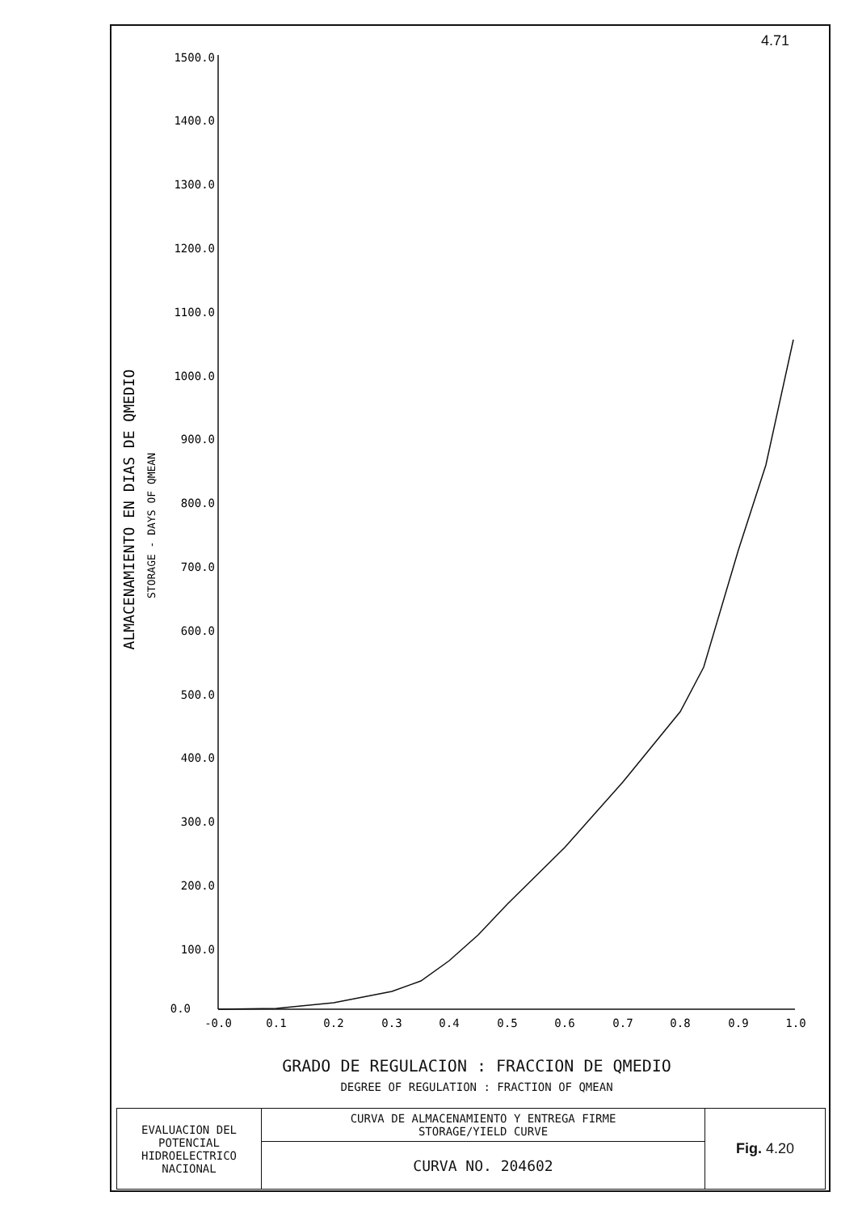4.71
1500.0
1400.0
1300.0
1200.0
1100.0
1000.0
900.0
800.0
700.0
600.0
500.0
400.0
300.0
200.0
100.0
0.0
-0.0
0.1
0.2
0.3
0.4
0.5
0.6
0.7
0.8
0.9
1.0
ALMACENAMIENTO EN DIAS DE QMEDIO
STORAGE - DAYS OF QMEAN
GRADO DE REGULACION : FRACCION DE QMEDIO
DEGREE OF REGULATION : FRACTION OF QMEAN
| EVALUACION DEL POTENCIAL HIDROELECTRICO NACIONAL | CURVA DE ALMACENAMIENTO Y ENTREGA FIRME STORAGE/YIELD CURVE | Fig. 4.20 |
| | CURVA NO. 204602 | |